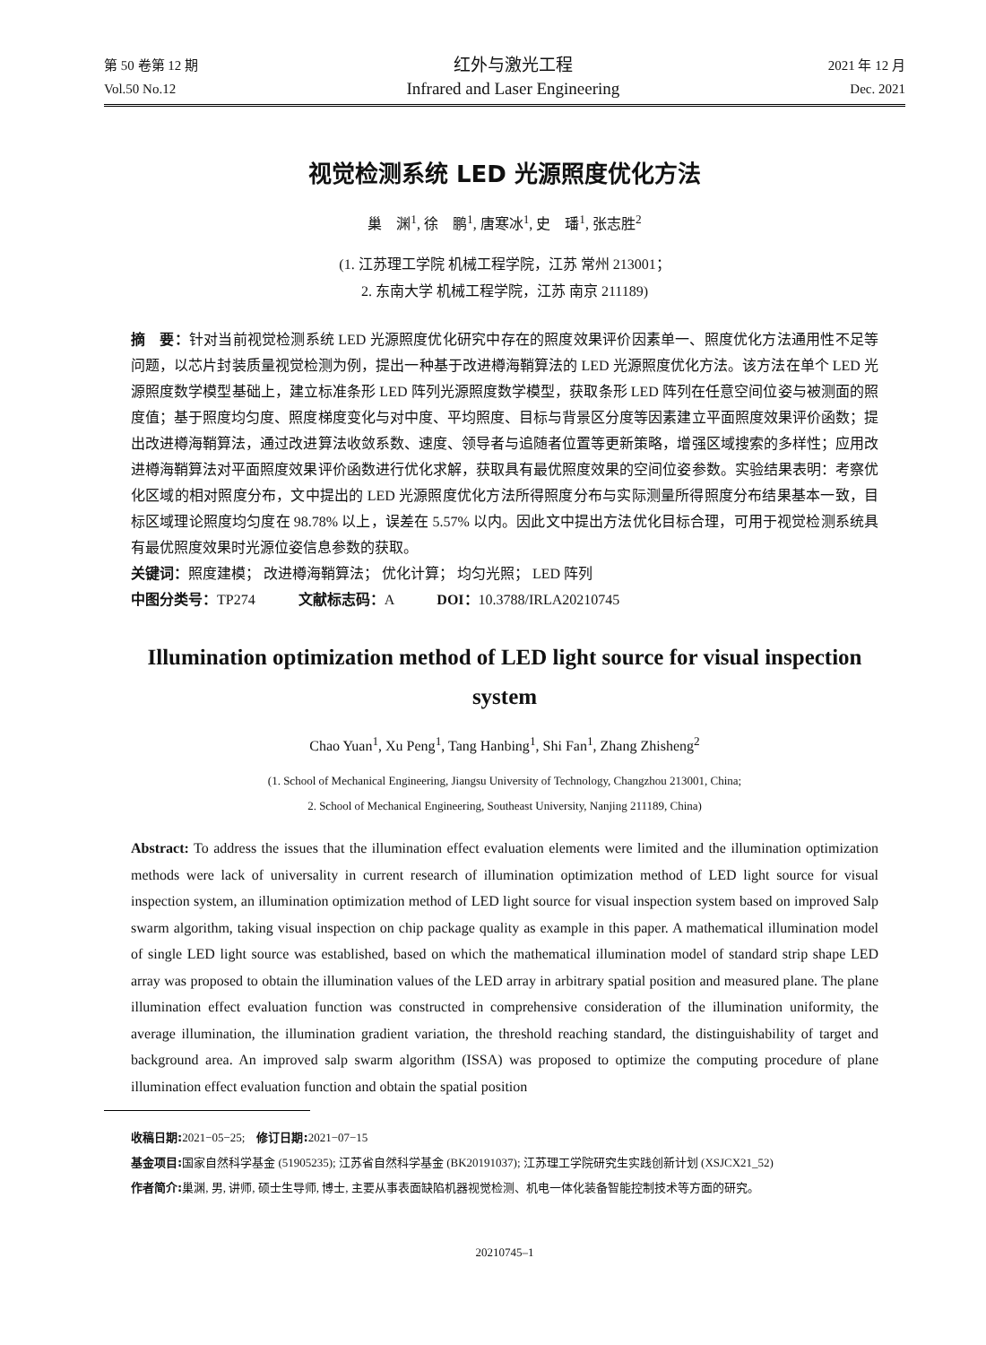第 50 卷第 12 期
Vol.50 No.12
红外与激光工程
Infrared and Laser Engineering
2021 年 12 月
Dec. 2021
视觉检测系统 LED 光源照度优化方法
巢　渊<sup>1</sup>, 徐　鹏<sup>1</sup>, 唐寒冰<sup>1</sup>, 史　璠<sup>1</sup>, 张志胜<sup>2</sup>
(1. 江苏理工学院 机械工程学院，江苏 常州 213001；
2. 东南大学 机械工程学院，江苏 南京 211189)
摘　要：针对当前视觉检测系统 LED 光源照度优化研究中存在的照度效果评价因素单一、照度优化方法通用性不足等问题，以芯片封装质量视觉检测为例，提出一种基于改进樽海鞘算法的 LED 光源照度优化方法。该方法在单个 LED 光源照度数学模型基础上，建立标准条形 LED 阵列光源照度数学模型，获取条形 LED 阵列在任意空间位姿与被测面的照度值；基于照度均匀度、照度梯度变化与对中度、平均照度、目标与背景区分度等因素建立平面照度效果评价函数；提出改进樽海鞘算法，通过改进算法收敛系数、速度、领导者与追随者位置等更新策略，增强区域搜索的多样性；应用改进樽海鞘算法对平面照度效果评价函数进行优化求解，获取具有最优照度效果的空间位姿参数。实验结果表明：考察优化区域的相对照度分布，文中提出的 LED 光源照度优化方法所得照度分布与实际测量所得照度分布结果基本一致，目标区域理论照度均匀度在 98.78% 以上，误差在 5.57% 以内。因此文中提出方法优化目标合理，可用于视觉检测系统具有最优照度效果时光源位姿信息参数的获取。
关键词：照度建模； 改进樽海鞘算法； 优化计算； 均匀光照； LED 阵列
中图分类号：TP274　　　文献标志码：A　　　DOI：10.3788/IRLA20210745
Illumination optimization method of LED light source for visual inspection system
Chao Yuan<sup>1</sup>, Xu Peng<sup>1</sup>, Tang Hanbing<sup>1</sup>, Shi Fan<sup>1</sup>, Zhang Zhisheng<sup>2</sup>
(1. School of Mechanical Engineering, Jiangsu University of Technology, Changzhou 213001, China;
2. School of Mechanical Engineering, Southeast University, Nanjing 211189, China)
Abstract: To address the issues that the illumination effect evaluation elements were limited and the illumination optimization methods were lack of universality in current research of illumination optimization method of LED light source for visual inspection system, an illumination optimization method of LED light source for visual inspection system based on improved Salp swarm algorithm, taking visual inspection on chip package quality as example in this paper. A mathematical illumination model of single LED light source was established, based on which the mathematical illumination model of standard strip shape LED array was proposed to obtain the illumination values of the LED array in arbitrary spatial position and measured plane. The plane illumination effect evaluation function was constructed in comprehensive consideration of the illumination uniformity, the average illumination, the illumination gradient variation, the threshold reaching standard, the distinguishability of target and background area. An improved salp swarm algorithm (ISSA) was proposed to optimize the computing procedure of plane illumination effect evaluation function and obtain the spatial position
收稿日期: 2021−05−25;　修订日期: 2021−07−15
基金项目: 国家自然科学基金 (51905235); 江苏省自然科学基金 (BK20191037); 江苏理工学院研究生实践创新计划 (XSJCX21_52)
作者简介: 巢渊, 男, 讲师, 硕士生导师, 博士, 主要从事表面缺陷机器视觉检测、机电一体化装备智能控制技术等方面的研究。
20210745–1